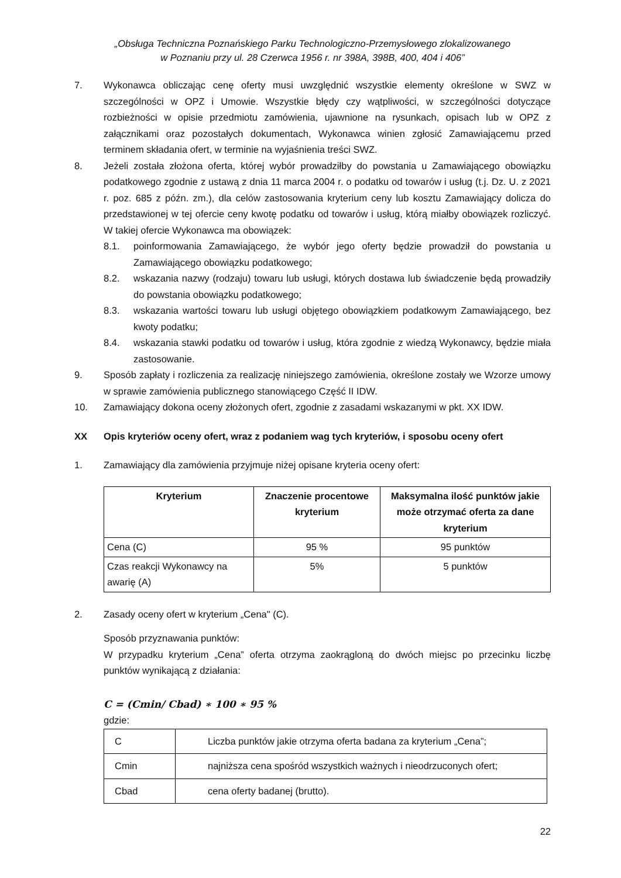„Obsługa Techniczna Poznańskiego Parku Technologiczno-Przemysłowego zlokalizowanego
w Poznaniu przy ul. 28 Czerwca 1956 r. nr 398A, 398B, 400, 404 i 406”
7. Wykonawca obliczając cenę oferty musi uwzględnić wszystkie elementy określone w SWZ w szczególności w OPZ i Umowie. Wszystkie błędy czy wątpliwości, w szczególności dotyczące rozbieżności w opisie przedmiotu zamówienia, ujawnione na rysunkach, opisach lub w OPZ z załącznikami oraz pozostałych dokumentach, Wykonawca winien zgłosić Zamawiającemu przed terminem składania ofert, w terminie na wyjaśnienia treści SWZ.
8. Jeżeli została złożona oferta, której wybór prowadziłby do powstania u Zamawiającego obowiązku podatkowego zgodnie z ustawą z dnia 11 marca 2004 r. o podatku od towarów i usług (t.j. Dz. U. z 2021 r. poz. 685 z późn. zm.), dla celów zastosowania kryterium ceny lub kosztu Zamawiający dolicza do przedstawionej w tej ofercie ceny kwotę podatku od towarów i usług, którą miałby obowiązek rozliczyć. W takiej ofercie Wykonawca ma obowiązek:
8.1. poinformowania Zamawiającego, że wybór jego oferty będzie prowadził do powstania u Zamawiającego obowiązku podatkowego;
8.2. wskazania nazwy (rodzaju) towaru lub usługi, których dostawa lub świadczenie będą prowadziły do powstania obowiązku podatkowego;
8.3. wskazania wartości towaru lub usługi objętego obowiązkiem podatkowym Zamawiającego, bez kwoty podatku;
8.4. wskazania stawki podatku od towarów i usług, która zgodnie z wiedzą Wykonawcy, będzie miała zastosowanie.
9. Sposób zapłaty i rozliczenia za realizację niniejszego zamówienia, określone zostały we Wzorze umowy w sprawie zamówienia publicznego stanowiącego Część II IDW.
10. Zamawiający dokona oceny złożonych ofert, zgodnie z zasadami wskazanymi w pkt. XX IDW.
XX Opis kryteriów oceny ofert, wraz z podaniem wag tych kryteriów, i sposobu oceny ofert
1. Zamawiający dla zamówienia przyjmuje niżej opisane kryteria oceny ofert:
| Kryterium | Znaczenie procentowe kryterium | Maksymalna ilość punktów jakie może otrzymać oferta za dane kryterium |
| --- | --- | --- |
| Cena (C) | 95 % | 95 punktów |
| Czas reakcji Wykonawcy na awarię (A) | 5% | 5 punktów |
2. Zasady oceny ofert w kryterium „Cena" (C).
Sposób przyznawania punktów:
W przypadku kryterium „Cena” oferta otrzyma zaokrągloną do dwóch miejsc po przecinku liczbę punktów wynikającą z działania:
C = (Cmin/ Cbad) ∗ 100 ∗ 95 %
gdzie:
| C | Liczba punktów jakie otrzyma oferta badana za kryterium „Cena”; |
| Cmin | najniższa cena spośród wszystkich ważnych i nieodrzuconych ofert; |
| Cbad | cena oferty badanej (brutto). |
22